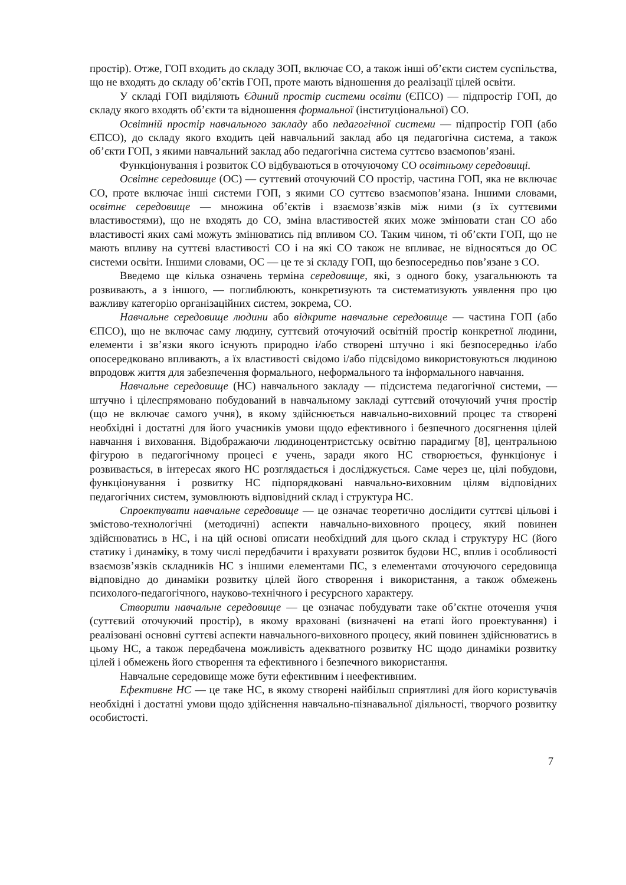простір). Отже, ГОП входить до складу ЗОП, включає СО, а також інші об’єкти систем суспільства, що не входять до складу об’єктів ГОП, проте мають відношення до реалізації цілей освіти.
У складі ГОП виділяють Єдиний простір системи освіти (ЄПСО) — підпростір ГОП, до складу якого входять об’єкти та відношення формальної (інституціональної) СО.
Освітній простір навчального закладу або педагогічної системи — підпростір ГОП (або ЄПСО), до складу якого входить цей навчальний заклад або ця педагогічна система, а також об’єкти ГОП, з якими навчальний заклад або педагогічна система суттєво взаємопов’язані.
Функціонування і розвиток СО відбуваються в оточуючому СО освітньому середовищі.
Освітнє середовище (ОС) — суттєвий оточуючий СО простір, частина ГОП, яка не включає СО, проте включає інші системи ГОП, з якими СО суттєво взаємопов’язана. Іншими словами, освітнє середовище — множина об’єктів і взаємозв’язків між ними (з їх суттєвими властивостями), що не входять до СО, зміна властивостей яких може змінювати стан СО або властивості яких самі можуть змінюватись під впливом СО. Таким чином, ті об’єкти ГОП, що не мають впливу на суттєві властивості СО і на які СО також не впливає, не відносяться до ОС системи освіти. Іншими словами, ОС — це те зі складу ГОП, що безпосередньо пов’язане з СО.
Введемо ще кілька означень терміна середовище, які, з одного боку, узагальнюють та розвивають, а з іншого, — поглиблюють, конкретизують та систематизують уявлення про цю важливу категорію організаційних систем, зокрема, СО.
Навчальне середовище людини або відкрите навчальне середовище — частина ГОП (або ЄПСО), що не включає саму людину, суттєвий оточуючий освітній простір конкретної людини, елементи і зв’язки якого існують природно і/або створені штучно і які безпосередньо і/або опосередковано впливають, а їх властивості свідомо і/або підсвідомо використовуються людиною впродовж життя для забезпечення формального, неформального та інформального навчання.
Навчальне середовище (НС) навчального закладу — підсистема педагогічної системи, — штучно і цілеспрямовано побудований в навчальному закладі суттєвий оточуючий учня простір (що не включає самого учня), в якому здійснюється навчально-виховний процес та створені необхідні і достатні для його учасників умови щодо ефективного і безпечного досягнення цілей навчання і виховання. Відображаючи людиноцентристську освітню парадигму [8], центральною фігурою в педагогічному процесі є учень, заради якого НС створюється, функціонує і розвивається, в інтересах якого НС розглядається і досліджується. Саме через це, цілі побудови, функціонування і розвитку НС підпорядковані навчально-виховним цілям відповідних педагогічних систем, зумовлюють відповідний склад і структура НС.
Спроектувати навчальне середовище — це означає теоретично дослідити суттєві цільові і змістово-технологічні (методичні) аспекти навчально-виховного процесу, який повинен здійснюватись в НС, і на цій основі описати необхідний для цього склад і структуру НС (його статику і динаміку, в тому числі передбачити і врахувати розвиток будови НС, вплив і особливості взаємозв’язків складників НС з іншими елементами ПС, з елементами оточуючого середовища відповідно до динаміки розвитку цілей його створення і використання, а також обмежень психолого-педагогічного, науково-технічного і ресурсного характеру.
Створити навчальне середовище — це означає побудувати таке об’єктне оточення учня (суттєвий оточуючий простір), в якому враховані (визначені на етапі його проектування) і реалізовані основні суттєві аспекти навчального-виховного процесу, який повинен здійснюватись в цьому НС, а також передбачена можливість адекватного розвитку НС щодо динаміки розвитку цілей і обмежень його створення та ефективного і безпечного використання.
Навчальне середовище може бути ефективним і неефективним.
Ефективне НС — це таке НС, в якому створені найбільш сприятливі для його користувачів необхідні і достатні умови щодо здійснення навчально-пізнавальної діяльності, творчого розвитку особистості.
7